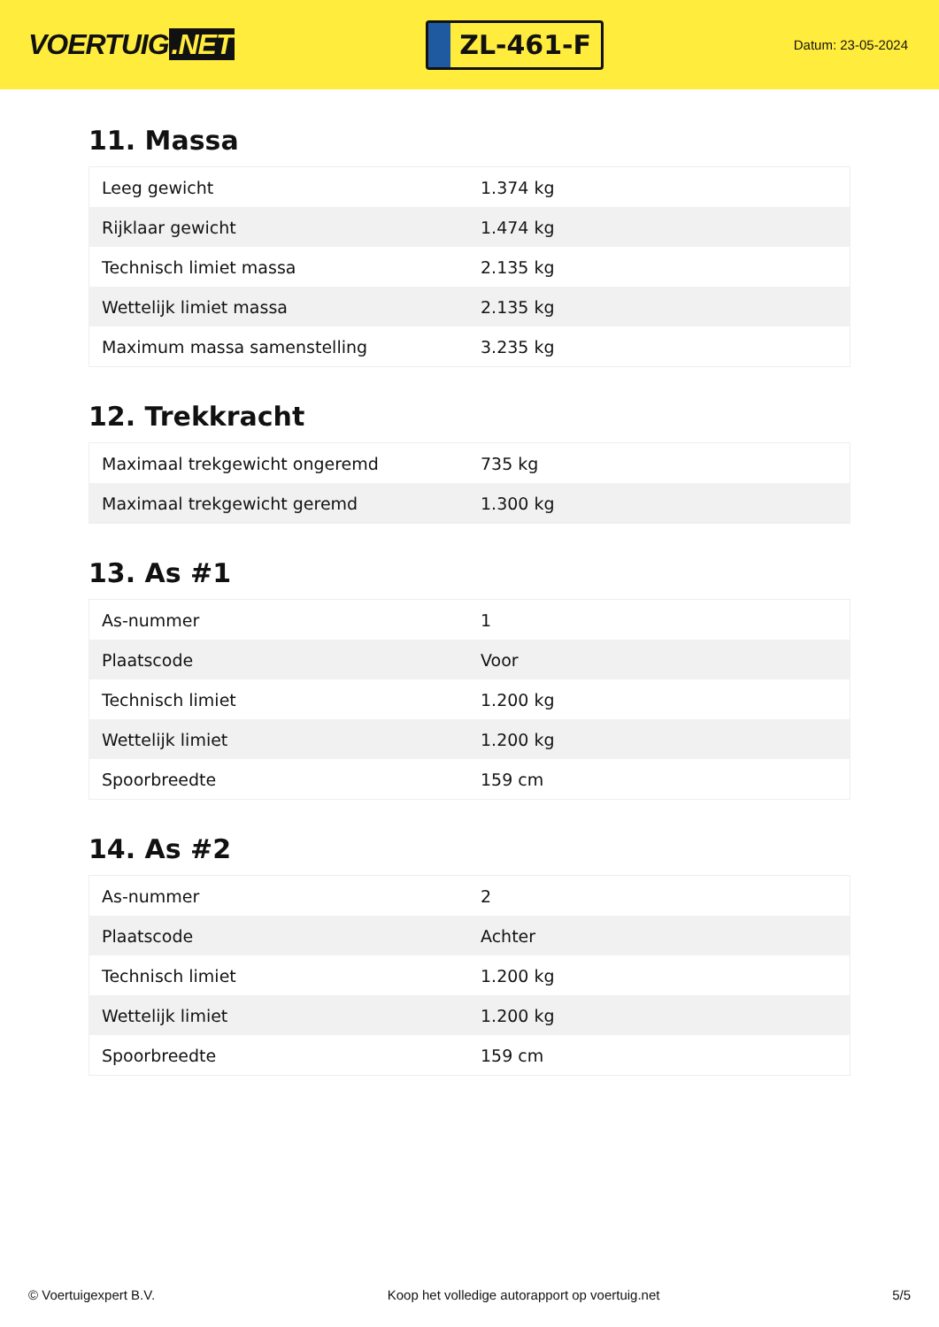VOERTUIG.NET
ZL-461-F
Datum: 23-05-2024
11. Massa
| Leeg gewicht | 1.374 kg |
| Rijklaar gewicht | 1.474 kg |
| Technisch limiet massa | 2.135 kg |
| Wettelijk limiet massa | 2.135 kg |
| Maximum massa samenstelling | 3.235 kg |
12. Trekkracht
| Maximaal trekgewicht ongeremd | 735 kg |
| Maximaal trekgewicht geremd | 1.300 kg |
13. As #1
| As-nummer | 1 |
| Plaatscode | Voor |
| Technisch limiet | 1.200 kg |
| Wettelijk limiet | 1.200 kg |
| Spoorbreedte | 159 cm |
14. As #2
| As-nummer | 2 |
| Plaatscode | Achter |
| Technisch limiet | 1.200 kg |
| Wettelijk limiet | 1.200 kg |
| Spoorbreedte | 159 cm |
© Voertuigexpert B.V. Koop het volledige autorapport op voertuig.net 5/5